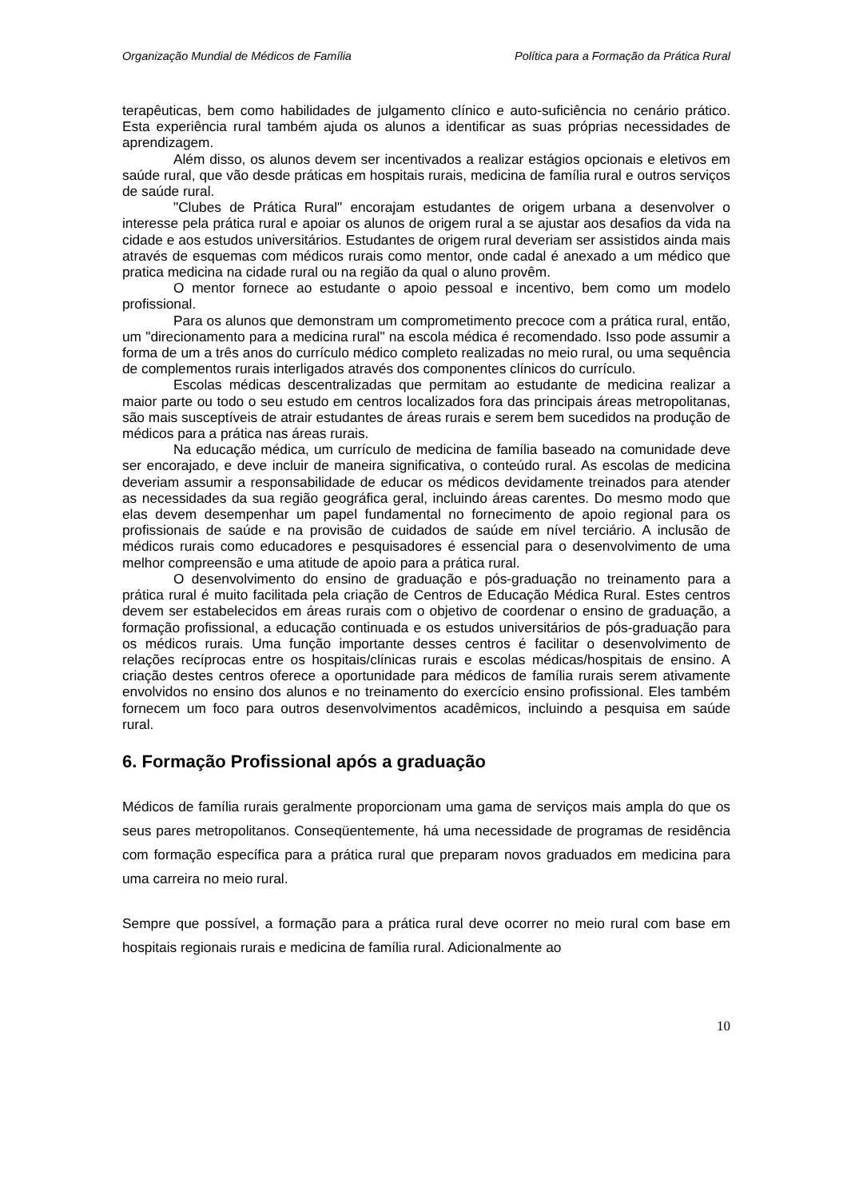Organização Mundial de Médicos de Família Política para a Formação da Prática Rural
terapêuticas, bem como habilidades de julgamento clínico e auto-suficiência no cenário prático. Esta experiência rural também ajuda os alunos a identificar as suas próprias necessidades de aprendizagem.
Além disso, os alunos devem ser incentivados a realizar estágios opcionais e eletivos em saúde rural, que vão desde práticas em hospitais rurais, medicina de família rural e outros serviços de saúde rural.
"Clubes de Prática Rural" encorajam estudantes de origem urbana a desenvolver o interesse pela prática rural e apoiar os alunos de origem rural a se ajustar aos desafios da vida na cidade e aos estudos universitários. Estudantes de origem rural deveriam ser assistidos ainda mais através de esquemas com médicos rurais como mentor, onde cadal é anexado a um médico que pratica medicina na cidade rural ou na região da qual o aluno provêm.
O mentor fornece ao estudante o apoio pessoal e incentivo, bem como um modelo profissional.
Para os alunos que demonstram um comprometimento precoce com a prática rural, então, um "direcionamento para a medicina rural" na escola médica é recomendado. Isso pode assumir a forma de um a três anos do currículo médico completo realizadas no meio rural, ou uma sequência de complementos rurais interligados através dos componentes clínicos do currículo.
Escolas médicas descentralizadas que permitam ao estudante de medicina realizar a maior parte ou todo o seu estudo em centros localizados fora das principais áreas metropolitanas, são mais susceptíveis de atrair estudantes de áreas rurais e serem bem sucedidos na produção de médicos para a prática nas áreas rurais.
Na educação médica, um currículo de medicina de família baseado na comunidade deve ser encorajado, e deve incluir de maneira significativa, o conteúdo rural. As escolas de medicina deveriam assumir a responsabilidade de educar os médicos devidamente treinados para atender as necessidades da sua região geográfica geral, incluindo áreas carentes. Do mesmo modo que elas devem desempenhar um papel fundamental no fornecimento de apoio regional para os profissionais de saúde e na provisão de cuidados de saúde em nível terciário. A inclusão de médicos rurais como educadores e pesquisadores é essencial para o desenvolvimento de uma melhor compreensão e uma atitude de apoio para a prática rural.
O desenvolvimento do ensino de graduação e pós-graduação no treinamento para a prática rural é muito facilitada pela criação de Centros de Educação Médica Rural. Estes centros devem ser estabelecidos em áreas rurais com o objetivo de coordenar o ensino de graduação, a formação profissional, a educação continuada e os estudos universitários de pós-graduação para os médicos rurais. Uma função importante desses centros é facilitar o desenvolvimento de relações recíprocas entre os hospitais/clínicas rurais e escolas médicas/hospitais de ensino. A criação destes centros oferece a oportunidade para médicos de família rurais serem ativamente envolvidos no ensino dos alunos e no treinamento do exercício ensino profissional. Eles também fornecem um foco para outros desenvolvimentos acadêmicos, incluindo a pesquisa em saúde rural.
6. Formação Profissional após a graduação
Médicos de família rurais geralmente proporcionam uma gama de serviços mais ampla do que os seus pares metropolitanos. Conseqüentemente, há uma necessidade de programas de residência com formação específica para a prática rural que preparam novos graduados em medicina para uma carreira no meio rural.
Sempre que possível, a formação para a prática rural deve ocorrer no meio rural com base em hospitais regionais rurais e medicina de família rural. Adicionalmente ao
10